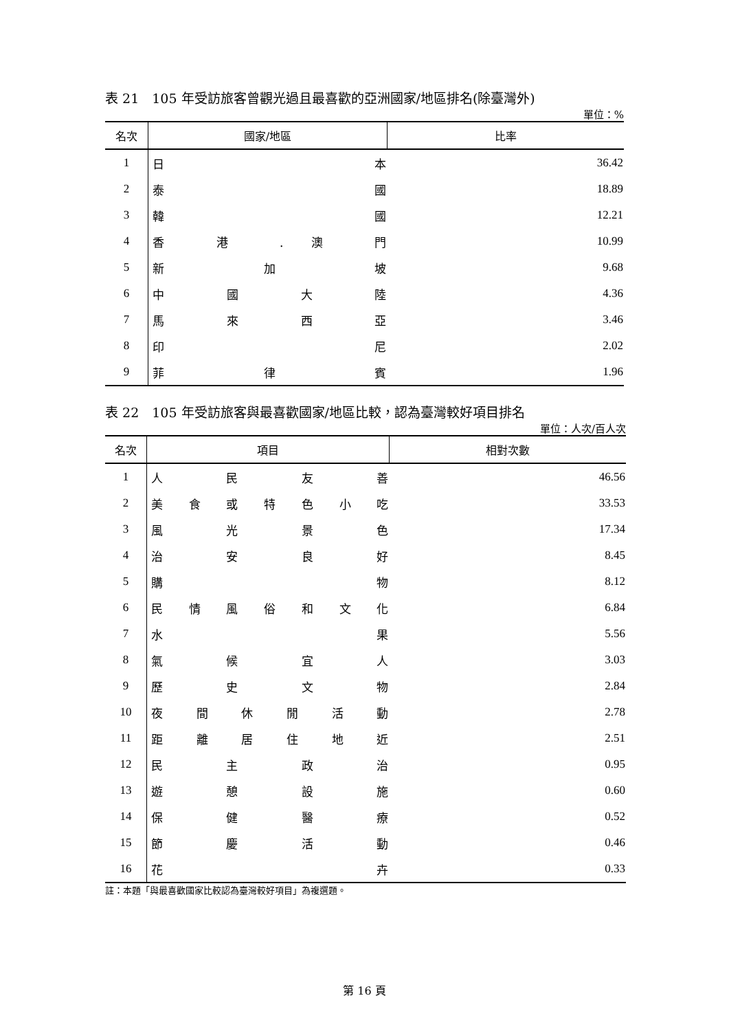表 21　105 年受訪旅客曾觀光過且最喜歡的亞洲國家/地區排名(除臺灣外)
單位：%
| 名次 | 國家/地區 | 比率 |
| --- | --- | --- |
| 1 | 日 本 | 36.42 |
| 2 | 泰 國 | 18.89 |
| 3 | 韓 國 | 12.21 |
| 4 | 香 港 . 澳 門 | 10.99 |
| 5 | 新 加 坡 | 9.68 |
| 6 | 中 國 大 陸 | 4.36 |
| 7 | 馬 來 西 亞 | 3.46 |
| 8 | 印 尼 | 2.02 |
| 9 | 菲 律 賓 | 1.96 |
表 22　105 年受訪旅客與最喜歡國家/地區比較，認為臺灣較好項目排名
單位：人次/百人次
| 名次 | 項目 | 相對次數 |
| --- | --- | --- |
| 1 | 人 民 友 善 | 46.56 |
| 2 | 美 食 或 特 色 小 吃 | 33.53 |
| 3 | 風 光 景 色 | 17.34 |
| 4 | 治 安 良 好 | 8.45 |
| 5 | 購 物 | 8.12 |
| 6 | 民 情 風 俗 和 文 化 | 6.84 |
| 7 | 水 果 | 5.56 |
| 8 | 氣 候 宜 人 | 3.03 |
| 9 | 歷 史 文 物 | 2.84 |
| 10 | 夜 間 休 閒 活 動 | 2.78 |
| 11 | 距 離 居 住 地 近 | 2.51 |
| 12 | 民 主 政 治 | 0.95 |
| 13 | 遊 憩 設 施 | 0.60 |
| 14 | 保 健 醫 療 | 0.52 |
| 15 | 節 慶 活 動 | 0.46 |
| 16 | 花 卉 | 0.33 |
註：本題「與最喜歡國家比較認為臺灣較好項目」為複選題。
第 16 頁